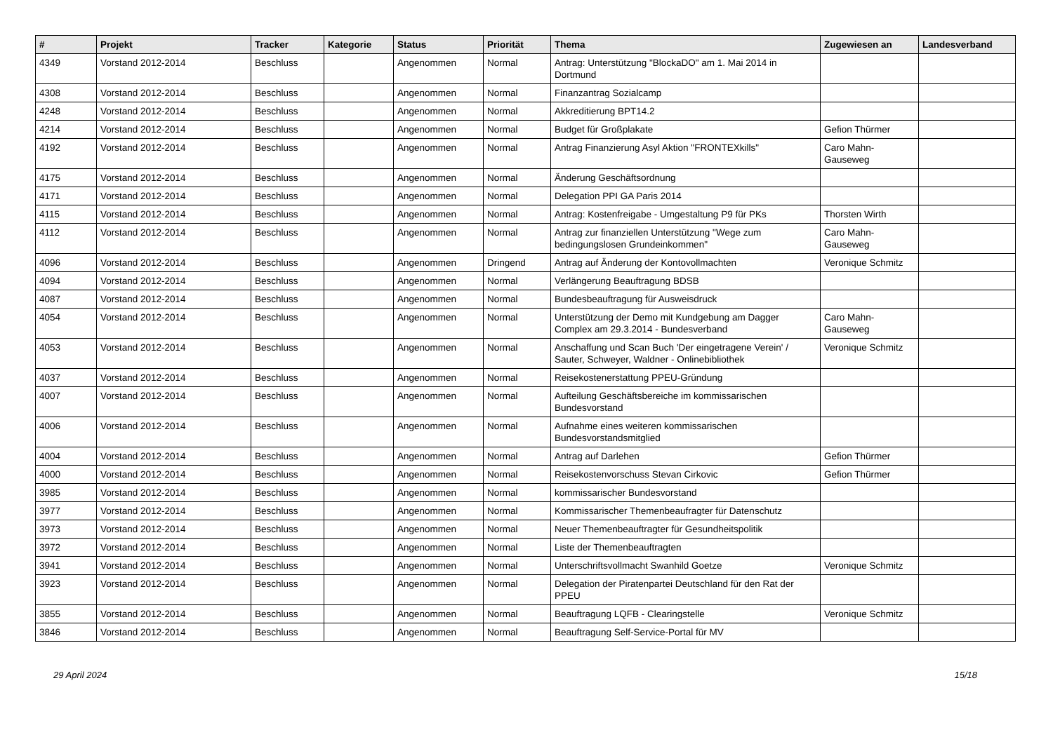| # | Projekt | Tracker | Kategorie | Status | Priorität | Thema | Zugewiesen an | Landesverband |
| --- | --- | --- | --- | --- | --- | --- | --- | --- |
| 4349 | Vorstand 2012-2014 | Beschluss | | Angenommen | Normal | Antrag: Unterstützung "BlockaDO" am 1. Mai 2014 in Dortmund | | |
| 4308 | Vorstand 2012-2014 | Beschluss | | Angenommen | Normal | Finanzantrag Sozialcamp | | |
| 4248 | Vorstand 2012-2014 | Beschluss | | Angenommen | Normal | Akkreditierung BPT14.2 | | |
| 4214 | Vorstand 2012-2014 | Beschluss | | Angenommen | Normal | Budget für Großplakate | Gefion Thürmer | |
| 4192 | Vorstand 2012-2014 | Beschluss | | Angenommen | Normal | Antrag Finanzierung Asyl Aktion "FRONTEXkills" | Caro Mahn-Gauseweg | |
| 4175 | Vorstand 2012-2014 | Beschluss | | Angenommen | Normal | Änderung Geschäftsordnung | | |
| 4171 | Vorstand 2012-2014 | Beschluss | | Angenommen | Normal | Delegation PPI GA Paris 2014 | | |
| 4115 | Vorstand 2012-2014 | Beschluss | | Angenommen | Normal | Antrag: Kostenfreigabe - Umgestaltung P9 für PKs | Thorsten Wirth | |
| 4112 | Vorstand 2012-2014 | Beschluss | | Angenommen | Normal | Antrag zur finanziellen Unterstützung "Wege zum bedingungslosen Grundeinkommen" | Caro Mahn-Gauseweg | |
| 4096 | Vorstand 2012-2014 | Beschluss | | Angenommen | Dringend | Antrag auf Änderung der Kontovollmachten | Veronique Schmitz | |
| 4094 | Vorstand 2012-2014 | Beschluss | | Angenommen | Normal | Verlängerung Beauftragung BDSB | | |
| 4087 | Vorstand 2012-2014 | Beschluss | | Angenommen | Normal | Bundesbeauftragung für Ausweisdruck | | |
| 4054 | Vorstand 2012-2014 | Beschluss | | Angenommen | Normal | Unterstützung der Demo mit Kundgebung am Dagger Complex am 29.3.2014 - Bundesverband | Caro Mahn-Gauseweg | |
| 4053 | Vorstand 2012-2014 | Beschluss | | Angenommen | Normal | Anschaffung und Scan Buch 'Der eingetragene Verein' / Sauter, Schweyer, Waldner - Onlinebibliothek | Veronique Schmitz | |
| 4037 | Vorstand 2012-2014 | Beschluss | | Angenommen | Normal | Reisekostenerstattung PPEU-Gründung | | |
| 4007 | Vorstand 2012-2014 | Beschluss | | Angenommen | Normal | Aufteilung Geschäftsbereiche im kommissarischen Bundesvorstand | | |
| 4006 | Vorstand 2012-2014 | Beschluss | | Angenommen | Normal | Aufnahme eines weiteren kommissarischen Bundesvorstandsmitglied | | |
| 4004 | Vorstand 2012-2014 | Beschluss | | Angenommen | Normal | Antrag auf Darlehen | Gefion Thürmer | |
| 4000 | Vorstand 2012-2014 | Beschluss | | Angenommen | Normal | Reisekostenvorschuss Stevan Cirkovic | Gefion Thürmer | |
| 3985 | Vorstand 2012-2014 | Beschluss | | Angenommen | Normal | kommissarischer Bundesvorstand | | |
| 3977 | Vorstand 2012-2014 | Beschluss | | Angenommen | Normal | Kommissarischer Themenbeaufragter für Datenschutz | | |
| 3973 | Vorstand 2012-2014 | Beschluss | | Angenommen | Normal | Neuer Themenbeauftragter für Gesundheitspolitik | | |
| 3972 | Vorstand 2012-2014 | Beschluss | | Angenommen | Normal | Liste der Themenbeauftragten | | |
| 3941 | Vorstand 2012-2014 | Beschluss | | Angenommen | Normal | Unterschriftsvollmacht Swanhild Goetze | Veronique Schmitz | |
| 3923 | Vorstand 2012-2014 | Beschluss | | Angenommen | Normal | Delegation der Piratenpartei Deutschland für den Rat der PPEU | | |
| 3855 | Vorstand 2012-2014 | Beschluss | | Angenommen | Normal | Beauftragung LQFB - Clearingstelle | Veronique Schmitz | |
| 3846 | Vorstand 2012-2014 | Beschluss | | Angenommen | Normal | Beauftragung Self-Service-Portal für MV | | |
29 April 2024 15/18